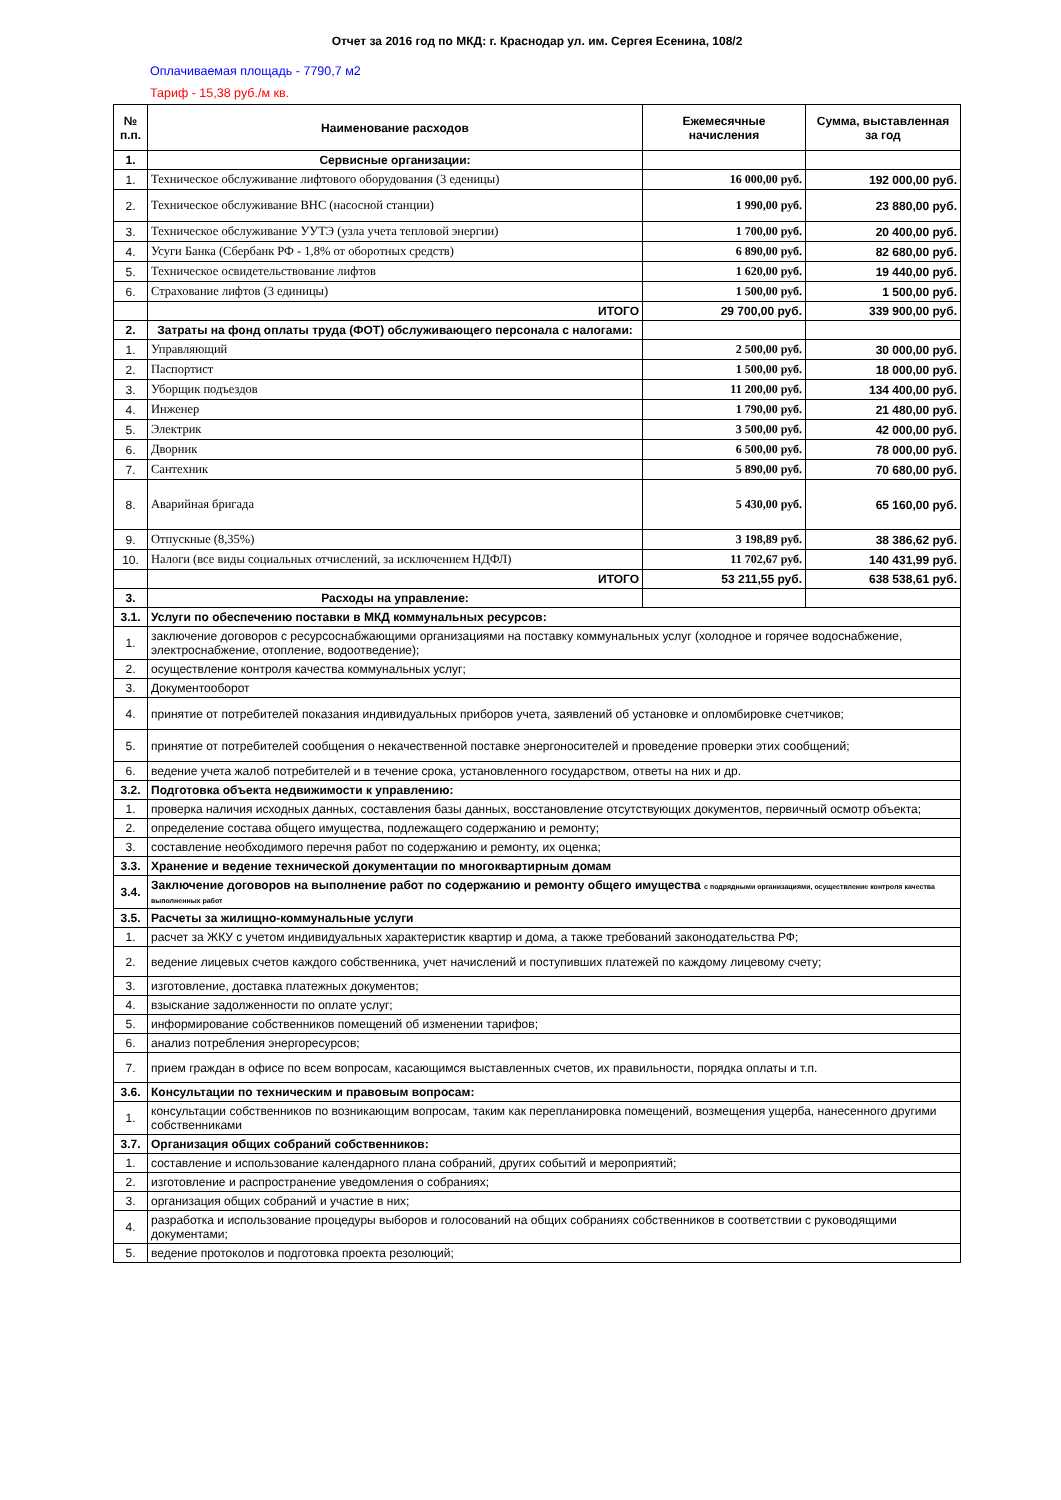Отчет за 2016 год по МКД: г. Краснодар ул. им. Сергея Есенина, 108/2
Оплачиваемая площадь - 7790,7 м2
Тариф - 15,38 руб./м кв.
| № п.п. | Наименование расходов | Ежемесячные начисления | Сумма, выставленная за год |
| --- | --- | --- | --- |
| 1. | Сервисные организации: | | |
| 1. | Техническое обслуживание лифтового оборудования (3 еденицы) | 16 000,00 руб. | 192 000,00 руб. |
| 2. | Техническое обслуживание ВНС (насосной станции) | 1 990,00 руб. | 23 880,00 руб. |
| 3. | Техническое обслуживание УУТЭ (узла учета тепловой энергии) | 1 700,00 руб. | 20 400,00 руб. |
| 4. | Усуги Банка (Сбербанк РФ - 1,8% от оборотных средств) | 6 890,00 руб. | 82 680,00 руб. |
| 5. | Техническое освидетельствование лифтов | 1 620,00 руб. | 19 440,00 руб. |
| 6. | Страхование лифтов (3 единицы) | 1 500,00 руб. | 1 500,00 руб. |
| | ИТОГО | 29 700,00 руб. | 339 900,00 руб. |
| 2. | Затраты на фонд оплаты труда (ФОТ) обслуживающего персонала с налогами: | | |
| 1. | Управляющий | 2 500,00 руб. | 30 000,00 руб. |
| 2. | Паспортист | 1 500,00 руб. | 18 000,00 руб. |
| 3. | Уборщик подъездов | 11 200,00 руб. | 134 400,00 руб. |
| 4. | Инженер | 1 790,00 руб. | 21 480,00 руб. |
| 5. | Электрик | 3 500,00 руб. | 42 000,00 руб. |
| 6. | Дворник | 6 500,00 руб. | 78 000,00 руб. |
| 7. | Сантехник | 5 890,00 руб. | 70 680,00 руб. |
| 8. | Аварийная бригада | 5 430,00 руб. | 65 160,00 руб. |
| 9. | Отпускные (8,35%) | 3 198,89 руб. | 38 386,62 руб. |
| 10. | Налоги (все виды социальных отчислений, за исключением НДФЛ) | 11 702,67 руб. | 140 431,99 руб. |
| | ИТОГО | 53 211,55 руб. | 638 538,61 руб. |
| 3. | Расходы на управление: | | |
| 3.1. | Услуги по обеспечению поставки в МКД коммунальных ресурсов: | | |
| 1. | заключение договоров с ресурсоснабжающими организациями на поставку коммунальных услуг (холодное и горячее водоснабжение, электроснабжение, отопление, водоотведение); | | |
| 2. | осуществление контроля качества коммунальных услуг; | | |
| 3. | Документооборот | | |
| 4. | принятие от потребителей показания индивидуальных приборов учета, заявлений об установке и опломбировке счетчиков; | | |
| 5. | принятие от потребителей сообщения о некачественной поставке энергоносителей и проведение проверки этих сообщений; | | |
| 6. | ведение учета жалоб потребителей и в течение срока, установленного государством, ответы на них и др. | | |
| 3.2. | Подготовка объекта недвижимости к управлению: | | |
| 1. | проверка наличия исходных данных, составления базы данных, восстановление отсутствующих документов, первичный осмотр объекта; | | |
| 2. | определение состава общего имущества, подлежащего содержанию и ремонту; | | |
| 3. | составление необходимого перечня работ по содержанию и ремонту, их оценка; | | |
| 3.3. | Хранение и ведение технической документации по многоквартирным домам | | |
| 3.4. | Заключение договоров на выполнение работ по содержанию и ремонту общего имущества с подрядными организациями, осуществление контроля качества выполненных работ | | |
| 3.5. | Расчеты за жилищно-коммунальные услуги | | |
| 1. | расчет за ЖКУ с учетом индивидуальных характеристик квартир и дома, а также требований законодательства РФ; | | |
| 2. | ведение лицевых счетов каждого собственника, учет начислений и поступивших платежей по каждому лицевому счету; | | |
| 3. | изготовление, доставка платежных документов; | | |
| 4. | взыскание задолженности по оплате услуг; | | |
| 5. | информирование собственников помещений об изменении тарифов; | | |
| 6. | анализ потребления энергоресурсов; | | |
| 7. | прием граждан в офисе по всем вопросам, касающимся выставленных счетов, их правильности, порядка оплаты и т.п. | | |
| 3.6. | Консультации по техническим и правовым вопросам: | | |
| 1. | консультации собственников по возникающим вопросам, таким как перепланировка помещений, возмещения ущерба, нанесенного другими собственниками | | |
| 3.7. | Организация общих собраний собственников: | | |
| 1. | составление и использование календарного плана собраний, других событий и мероприятий; | | |
| 2. | изготовление и распространение уведомления о собраниях; | | |
| 3. | организация общих собраний и участие в них; | | |
| 4. | разработка и использование процедуры выборов и голосований на общих собраниях собственников в соответствии с руководящими документами; | | |
| 5. | ведение протоколов и подготовка проекта резолюций; | | |